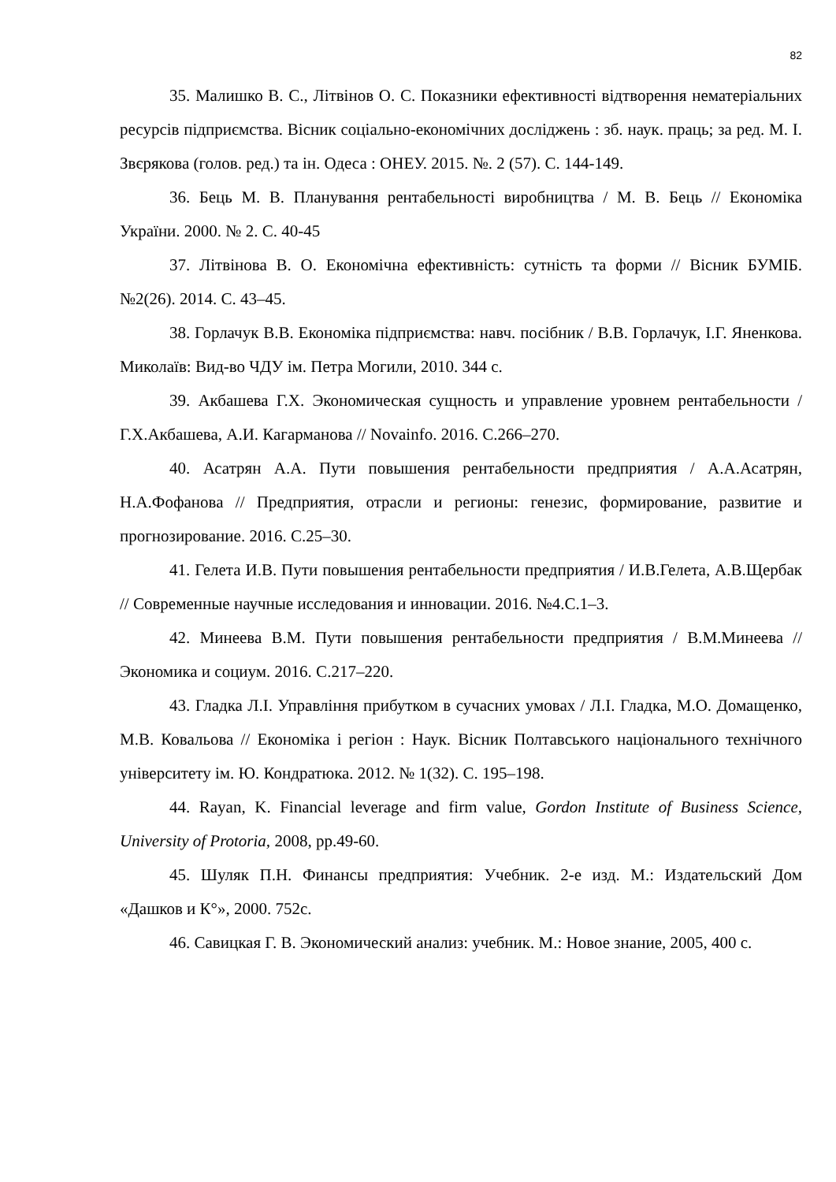82
35. Малишко В. С., Літвінов О. С. Показники ефективності відтворення нематеріальних ресурсів підприємства. Вісник соціально-економічних досліджень : зб. наук. праць; за ред. М. І. Звєрякова (голов. ред.) та ін. Одеса : ОНЕУ. 2015. №. 2 (57). С. 144-149.
36. Бець М. В. Планування рентабельності виробництва / М. В. Бець // Економіка України. 2000. № 2. С. 40-45
37. Літвінова В. О. Економічна ефективність: сутність та форми // Вісник БУМІБ. №2(26). 2014. С. 43–45.
38. Горлачук В.В. Економіка підприємства: навч. посібник / В.В. Горлачук, І.Г. Яненкова. Миколаїв: Вид-во ЧДУ ім. Петра Могили, 2010. 344 с.
39. Акбашева Г.Х. Экономическая сущность и управление уровнем рентабельности / Г.Х.Акбашева, А.И. Кагарманова // Novainfo. 2016. С.266–270.
40. Асатрян А.А. Пути повышения рентабельности предприятия / А.А.Асатрян, Н.А.Фофанова // Предприятия, отрасли и регионы: генезис, формирование, развитие и прогнозирование. 2016. С.25–30.
41. Гелета И.В. Пути повышения рентабельности предприятия / И.В.Гелета, А.В.Щербак // Современные научные исследования и инновации. 2016. №4.С.1–3.
42. Минеева В.М. Пути повышения рентабельности предприятия / В.М.Минеева // Экономика и социум. 2016. С.217–220.
43. Гладка Л.І. Управління прибутком в сучасних умовах / Л.І. Гладка, М.О. Домащенко, М.В. Ковальова // Економіка і регіон : Наук. Вісник Полтавського національного технічного університету ім. Ю. Кондратюка. 2012. № 1(32). С. 195–198.
44. Rayan, K. Financial leverage and firm value, Gordon Institute of Business Science, University of Protoria, 2008, pp.49-60.
45. Шуляк П.Н. Финансы предприятия: Учебник. 2-е изд. М.: Издательский Дом «Дашков и К°», 2000. 752с.
46. Савицкая Г. В. Экономический анализ: учебник. М.: Новое знание, 2005, 400 с.